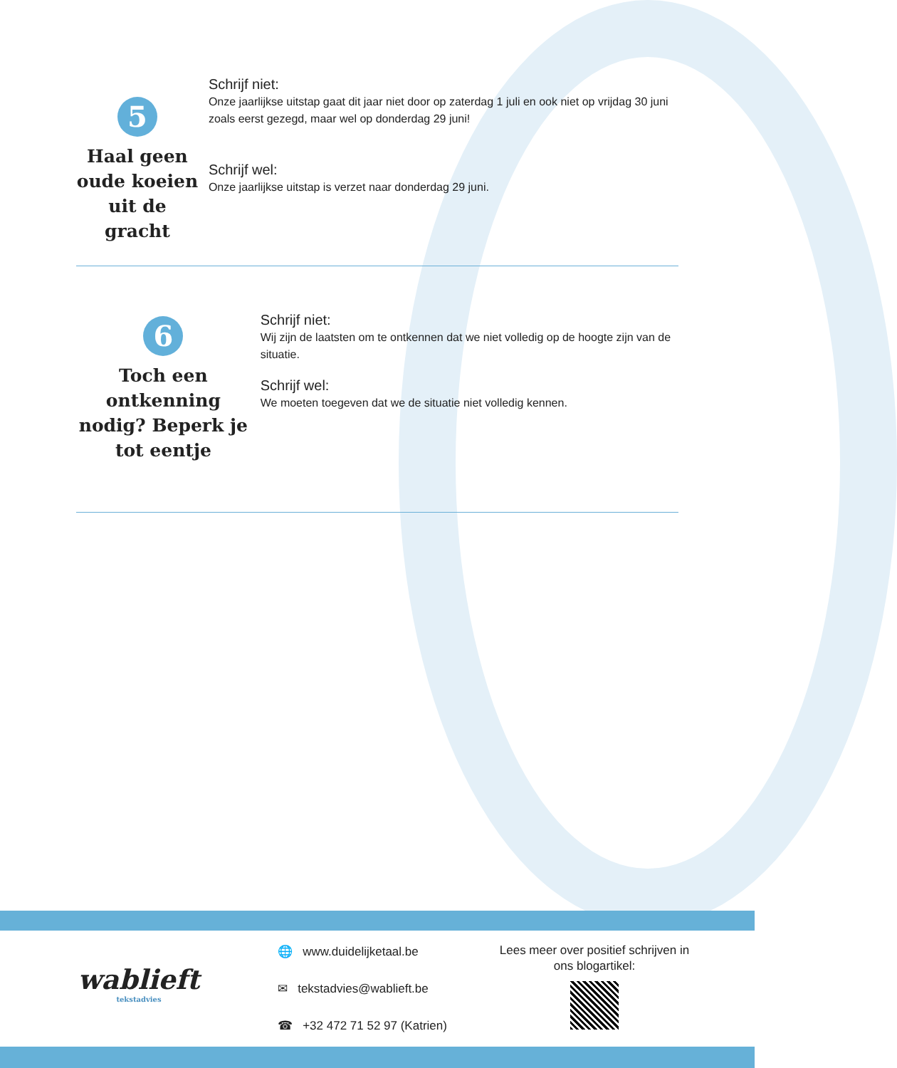5
Haal geen oude koeien uit de gracht
Schrijf niet:
Onze jaarlijkse uitstap gaat dit jaar niet door op zaterdag 1 juli en ook niet op vrijdag 30 juni zoals eerst gezegd, maar wel op donderdag 29 juni!
Schrijf wel:
Onze jaarlijkse uitstap is verzet naar donderdag 29 juni.
6
Toch een ontkenning nodig? Beperk je tot eentje
Schrijf niet:
Wij zijn de laatsten om te ontkennen dat we niet volledig op de hoogte zijn van de situatie.
Schrijf wel:
We moeten toegeven dat we de situatie niet volledig kennen.
wablieft
tekstadvies
🌐 www.duidelijketaal.be
✉ tekstadvies@wablieft.be
☎ +32 472 71 52 97 (Katrien)
Lees meer over positief schrijven in ons blogartikel: